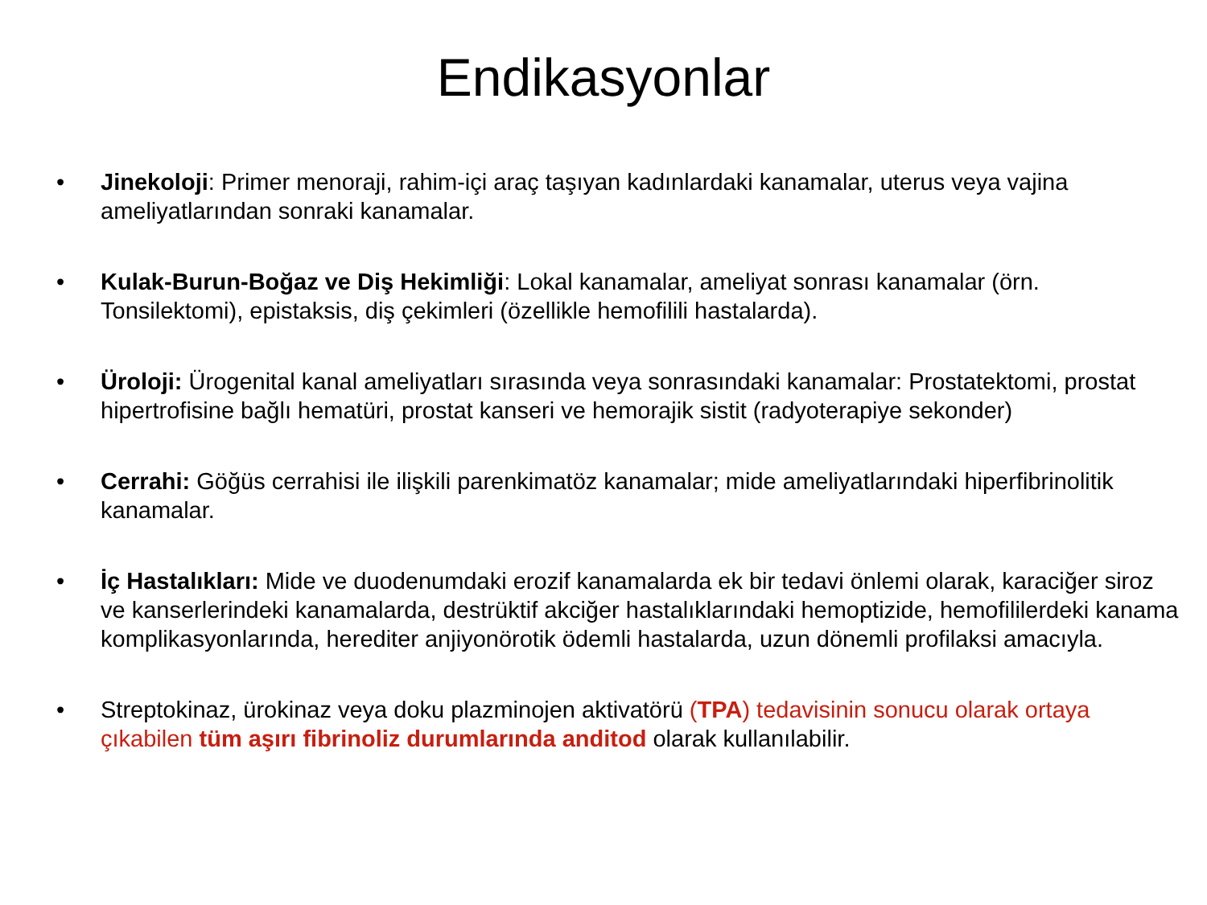Endikasyonlar
• Jinekoloji: Primer menoraji, rahim-içi araç taşıyan kadınlardaki kanamalar, uterus veya vajina ameliyatlarından sonraki kanamalar.
• Kulak-Burun-Boğaz ve Diş Hekimliği: Lokal kanamalar, ameliyat sonrası kanamalar (örn. Tonsilektomi), epistaksis, diş çekimleri (özellikle hemofilili hastalarda).
• Üroloji: Ürogenital kanal ameliyatları sırasında veya sonrasındaki kanamalar: Prostatektomi, prostat hipertrofisine bağlı hematüri, prostat kanseri ve hemorajik sistit (radyoterapiye sekonder)
• Cerrahi: Göğüs cerrahisi ile ilişkili parenkimatöz kanamalar; mide ameliyatlarındaki hiperfibrinolitik kanamalar.
• İç Hastalıkları: Mide ve duodenumdaki erozif kanamalarda ek bir tedavi önlemi olarak, karaciğer siroz ve kanserlerindeki kanamalarda, destrüktif akciğer hastalıklarındaki hemoptizide, hemofililerdeki kanama komplikasyonlarında, herediter anjiyonörotik ödemli hastalarda, uzun dönemli profilaksi amacıyla.
• Streptokinaz, ürokinaz veya doku plazminojen aktivatörü (TPA) tedavisinin sonucu olarak ortaya çıkabilen tüm aşırı fibrinoliz durumlarında anditod olarak kullanılabilir.